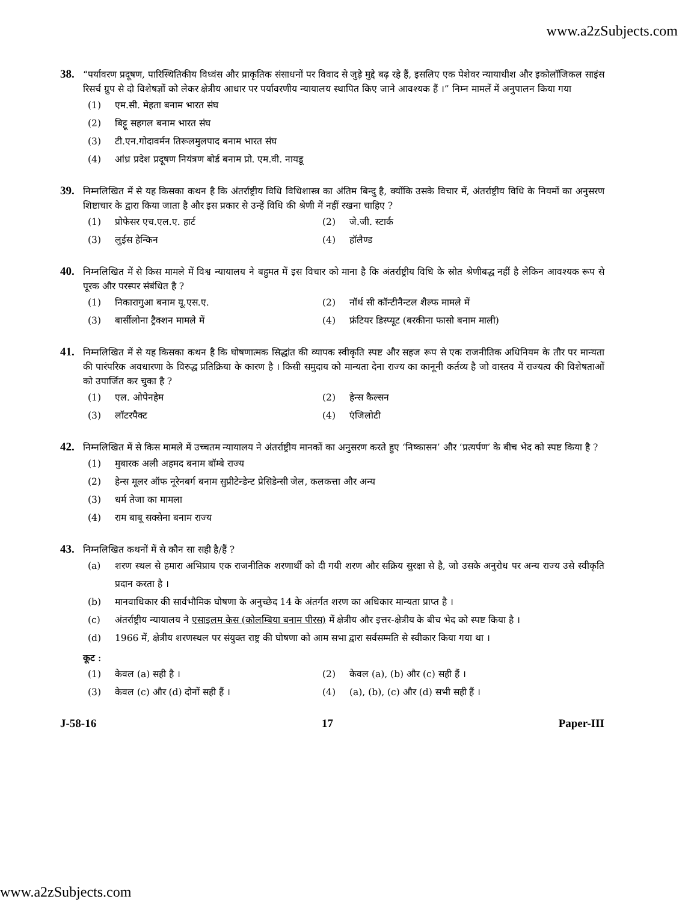www.a2zSubjects.com
38.
“पर्यावरण प्रदूषण, पारिस्थितिकीय विध्वंस और प्राकृतिक संसाधनों पर विवाद से जुड़े मुद्दे बढ़ रहे हैं, इसलिए एक पेशेवर न्यायाधीश और इकोलॉजिकल साइंस रिसर्च ग्रुप से दो विशेषज्ञों को लेकर क्षेत्रीय आधार पर पर्यावरणीय न्यायालय स्थापित किए जाने आवश्यक हैं ।” निम्न मामलें में अनुपालन किया गया
(1) एम.सी. मेहता बनाम भारत संघ
(2) बिट्टू सहगल बनाम भारत संघ
(3) टी.एन.गोदावर्मन तिरूलमुलपाद बनाम भारत संघ
(4) आंध्र प्रदेश प्रदूषण नियंत्रण बोर्ड बनाम प्रो. एम.वी. नायडू
39.
निम्नलिखित में से यह किसका कथन है कि अंतर्राष्ट्रीय विधि विधिशास्त्र का अंतिम बिन्दु है, क्योंकि उसके विचार में, अंतर्राष्ट्रीय विधि के नियमों का अनुसरण शिष्टाचार के द्वारा किया जाता है और इस प्रकार से उन्हें विधि की श्रेणी में नहीं रखना चाहिए ?
(1) प्रोफेसर एच.एल.ए. हार्ट
(2) जे.जी. स्टार्क
(3) लुईस हेन्किन
(4) हॉलैण्ड
40.
निम्नलिखित में से किस मामले में विश्व न्यायालय ने बहुमत में इस विचार को माना है कि अंतर्राष्ट्रीय विधि के स्रोत श्रेणीबद्ध नहीं है लेकिन आवश्यक रूप से पूरक और परस्पर संबंधित है ?
(1) निकारागुआ बनाम यू.एस.ए.
(2) नॉर्थ सी कॉन्टीनैन्टल शैल्फ मामले में
(3) बार्सीलोना ट्रैक्शन मामले में
(4) फ्रंटियर डिस्प्यूट (बरकीना फासो बनाम माली)
41.
निम्नलिखित में से यह किसका कथन है कि घोषणात्मक सिद्धांत की व्यापक स्वीकृति स्पष्ट और सहज रूप से एक राजनीतिक अधिनियम के तौर पर मान्यता की पारंपरिक अवधारणा के विरुद्ध प्रतिक्रिया के कारण है । किसी समुदाय को मान्यता देना राज्य का कानूनी कर्तव्य है जो वास्तव में राज्यत्व की विशेषताओं को उपार्जित कर चुका है ?
(1) एल. ओपेनहेम
(2) हेन्स कैल्सन
(3) लॉटरपैक्ट
(4) एंजिलोटी
42.
निम्नलिखित में से किस मामले में उच्चतम न्यायालय ने अंतर्राष्ट्रीय मानकों का अनुसरण करते हुए ‘निष्कासन’ और ‘प्रत्यर्पण’ के बीच भेद को स्पष्ट किया है ?
(1) मुबारक अली अहमद बनाम बॉम्बे राज्य
(2) हेन्स मूलर ऑफ नूरेनबर्ग बनाम सुप्रीटेन्डेन्ट प्रेसिडेन्सी जेल, कलकत्ता और अन्य
(3) धर्म तेजा का मामला
(4) राम बाबू सक्सेना बनाम राज्य
43.
निम्नलिखित कथनों में से कौन सा सही है/हैं ?
(a) शरण स्थल से हमारा अभिप्राय एक राजनीतिक शरणार्थी को दी गयी शरण और सक्रिय सुरक्षा से है, जो उसके अनुरोध पर अन्य राज्य उसे स्वीकृति प्रदान करता है ।
(b) मानवाधिकार की सार्वभौमिक घोषणा के अनुच्छेद 14 के अंतर्गत शरण का अधिकार मान्यता प्राप्त है ।
(c) अंतर्राष्ट्रीय न्यायालय ने एसाइलम केस (कोलम्बिया बनाम पीरस) में क्षेत्रीय और इत्तर-क्षेत्रीय के बीच भेद को स्पष्ट किया है ।
(d) 1966 में, क्षेत्रीय शरणस्थल पर संयुक्त राष्ट्र की घोषणा को आम सभा द्वारा सर्वसम्मति से स्वीकार किया गया था ।
कूट :
(1) केवल (a) सही है ।
(2) केवल (a), (b) और (c) सही हैं ।
(3) केवल (c) और (d) दोनों सही हैं ।
(4) (a), (b), (c) और (d) सभी सही हैं ।
J-58-16 17 Paper-III
www.a2zSubjects.com